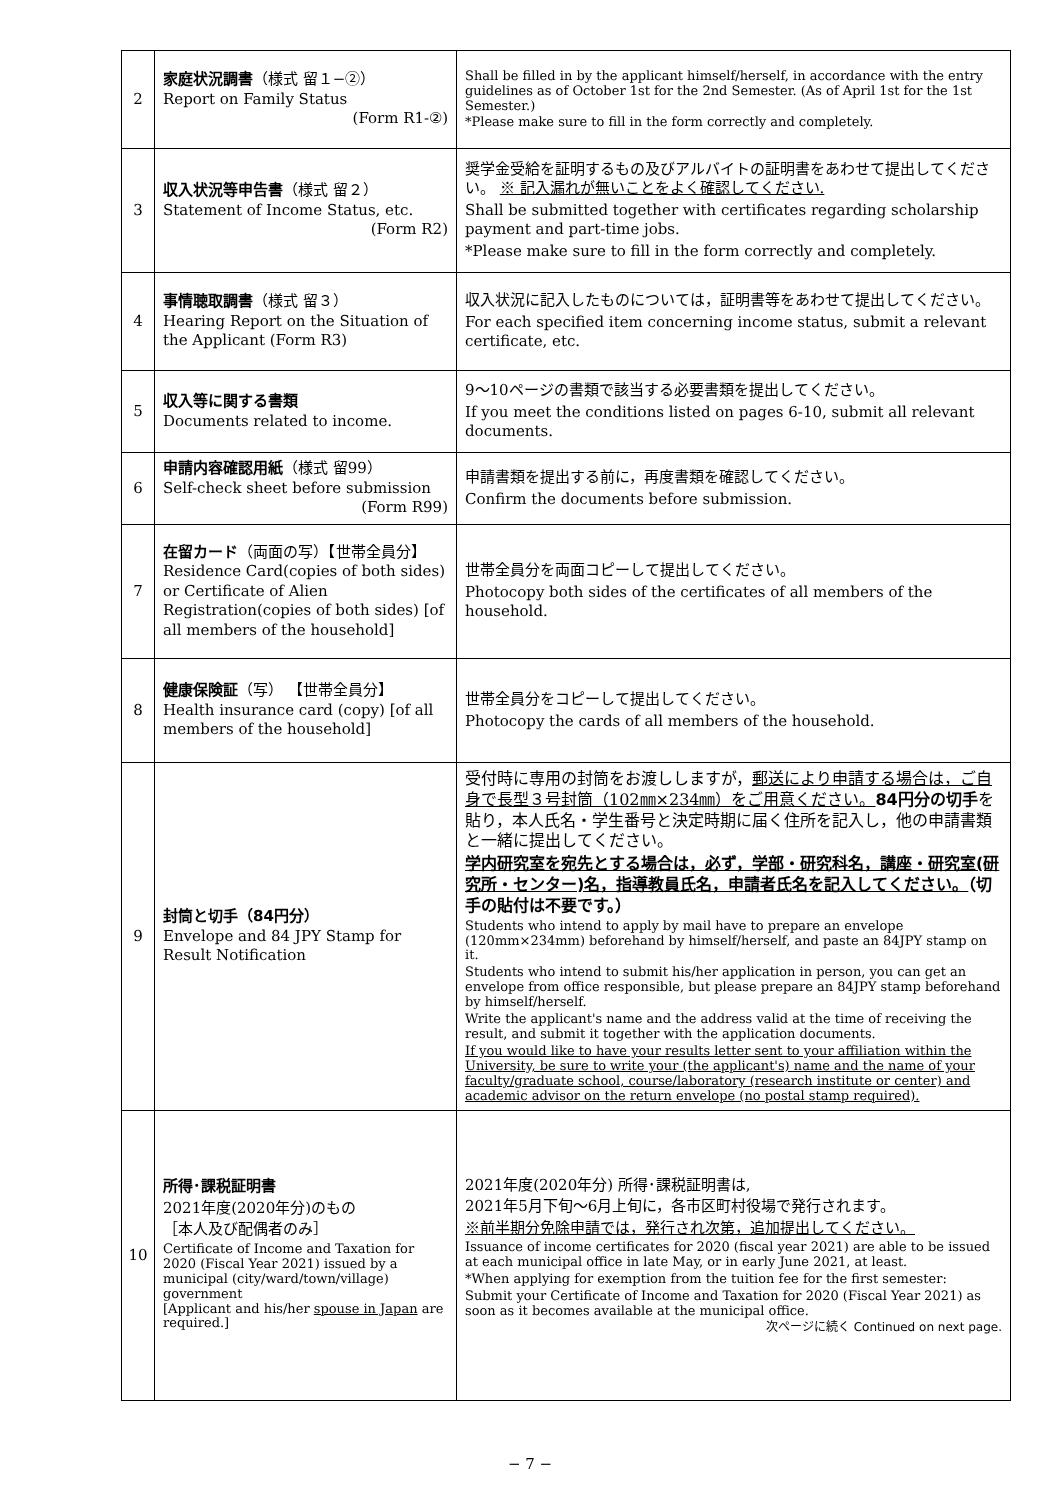| 2 | 家庭状況調書 （様式 留１−②） Report on Family Status (Form R1-②) | Shall be filled in by the applicant himself/herself, in accordance with the entry guidelines as of October 1st for the 2nd Semester. (As of April 1st for the 1st Semester.) *Please make sure to fill in the form correctly and completely. |
| 3 | 収入状況等申告書 （様式 留２） Statement of Income Status, etc. (Form R2) | 奨学金受給を証明するもの及びアルバイトの証明書をあわせて提出してください。 ※ 記入漏れが無いことをよく確認してください. Shall be submitted together with certificates regarding scholarship payment and part-time jobs. *Please make sure to fill in the form correctly and completely. |
| 4 | 事情聴取調書 （様式 留３） Hearing Report on the Situation of the Applicant (Form R3) | 収入状況に記入したものについては，証明書等をあわせて提出してください。 For each specified item concerning income status, submit a relevant certificate, etc. |
| 5 | 収入等に関する書類 Documents related to income. | 9〜10ページの書類で該当する必要書類を提出してください。 If you meet the conditions listed on pages 6-10, submit all relevant documents. |
| 6 | 申請内容確認用紙 （様式 留99） Self-check sheet before submission (Form R99) | 申請書類を提出する前に，再度書類を確認してください。 Confirm the documents before submission. |
| 7 | 在留カード （両面の写）【世帯全員分】 Residence Card(copies of both sides) or Certificate of Alien Registration(copies of both sides) [of all members of the household] | 世帯全員分を両面コピーして提出してください。 Photocopy both sides of the certificates of all members of the household. |
| 8 | 健康保険証 （写） 【世帯全員分】 Health insurance card (copy) [of all members of the household] | 世帯全員分をコピーして提出してください。 Photocopy the cards of all members of the household. |
| 9 | 封筒と切手（84円分） Envelope and 84 JPY Stamp for Result Notification | 受付時に専用の封筒をお渡ししますが， 郵送により申請する場合は，ご自身で長型３号封筒（102㎜×234㎜）をご用意ください。 84円分の切手 を貼り，本人氏名・学生番号と決定時期に届く住所を記入し，他の申請書類と一緒に提出してください。 学内研究室を宛先とする場合は，必ず，学部・研究科名，講座・研究室(研究所・センター)名，指導教員氏名，申請者氏名を記入してください。 （切手の貼付は不要です。） Students who intend to apply by mail have to prepare an envelope (120mm×234mm) beforehand by himself/herself, and paste an 84JPY stamp on it. Students who intend to submit his/her application in person, you can get an envelope from office responsible, but please prepare an 84JPY stamp beforehand by himself/herself. Write the applicant's name and the address valid at the time of receiving the result, and submit it together with the application documents. If you would like to have your results letter sent to your affiliation within the University, be sure to write your (the applicant's) name and the name of your faculty/graduate school, course/laboratory (research institute or center) and academic advisor on the return envelope (no postal stamp required). |
| 10 | 所得･課税証明書 2021年度(2020年分)のもの ［本人及び配偶者のみ］ Certificate of Income and Taxation for 2020 (Fiscal Year 2021) issued by a municipal (city/ward/town/village) government [Applicant and his/her spouse in Japan are required.] | 2021年度(2020年分) 所得･課税証明書は, 2021年5月下旬〜6月上旬に，各市区町村役場で発行されます。 ※前半期分免除申請では，発行され次第，追加提出してください。 Issuance of income certificates for 2020 (fiscal year 2021) are able to be issued at each municipal office in late May, or in early June 2021, at least. *When applying for exemption from the tuition fee for the first semester: Submit your Certificate of Income and Taxation for 2020 (Fiscal Year 2021) as soon as it becomes available at the municipal office. 次ページに続く Continued on next page. |
− 7 −